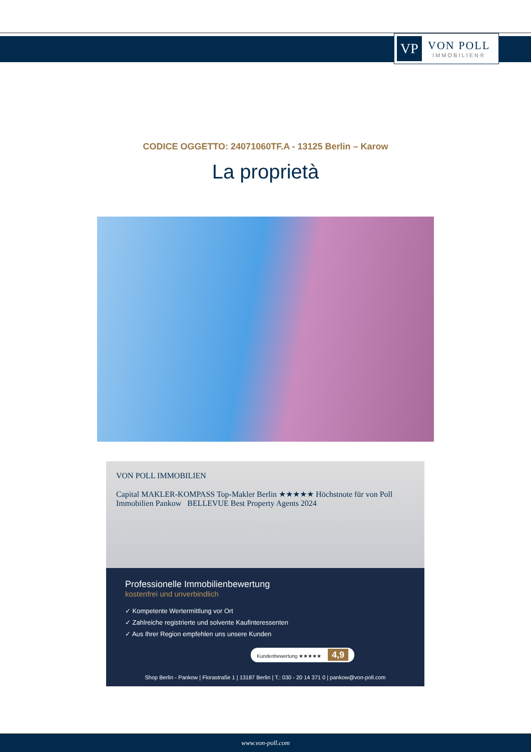VP
VON POLL
IMMOBILIEN®
CODICE OGGETTO: 24071060TF.A - 13125 Berlin – Karow
La proprietà
VON POLL IMMOBILIEN
Capital MAKLER-KOMPASS Top-Makler Berlin ★★★★★ Höchstnote für von Poll Immobilien Pankow BELLEVUE Best Property Agents 2024
Professionelle Immobilienbewertung
kostenfrei und unverbindlich
✓ Kompetente Wertermittlung vor Ort
✓ Zahlreiche registrierte und solvente Kaufinteressenten
✓ Aus Ihrer Region empfehlen uns unsere Kunden
Kundenbewertung ★★★★★ 4,9
Shop Berlin - Pankow | Florastraße 1 | 13187 Berlin | T.: 030 - 20 14 371 0 | pankow@von-poll.com
www.von-poll.com